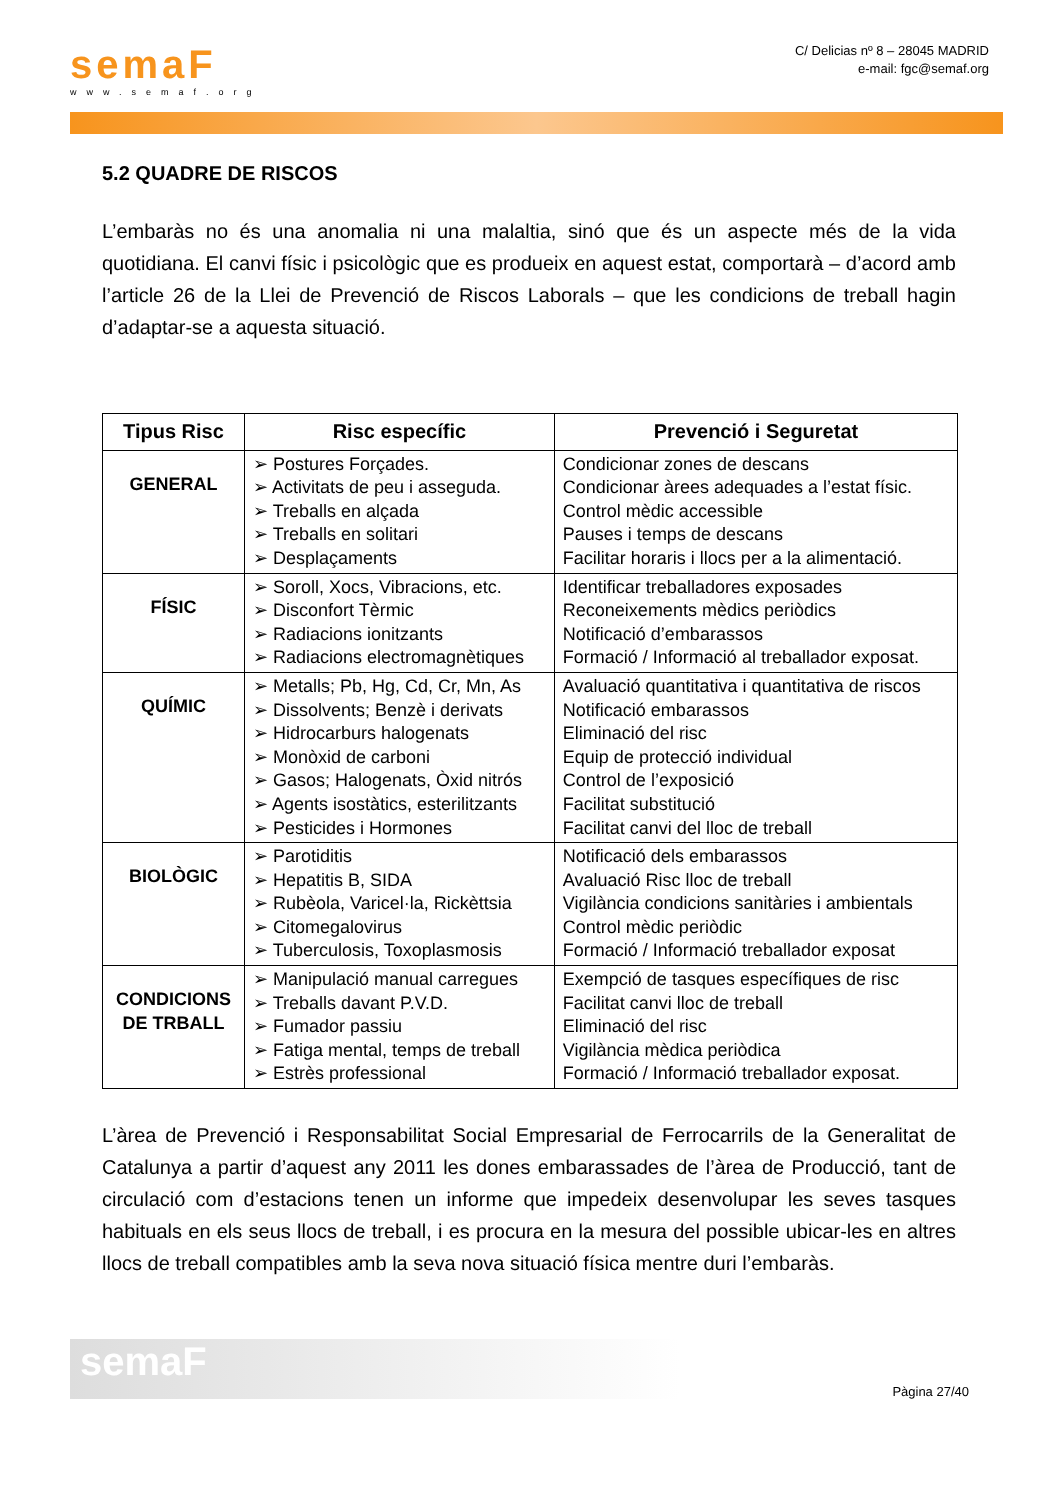semaF
www.semaf.org
C/ Delicias nº 8 – 28045 MADRID
e-mail: fgc@semaf.org
5.2 QUADRE DE RISCOS
L’embaràs no és una anomalia ni una malaltia, sinó que és un aspecte més de la vida quotidiana. El canvi físic i psicològic que es produeix en aquest estat, comportarà – d’acord amb l’article 26 de la Llei de Prevenció de Riscos Laborals – que les condicions de treball hagin d’adaptar-se a aquesta situació.
| Tipus Risc | Risc específic | Prevenció i Seguretat |
| --- | --- | --- |
| GENERAL | ➢ Postures Forçades. ➢ Activitats de peu i asseguda. ➢ Treballs en alçada ➢ Treballs en solitari ➢ Desplaçaments | Condicionar zones de descans Condicionar àrees adequades a l’estat físic. Control mèdic accessible Pauses i temps de descans Facilitar horaris i llocs per a la alimentació. |
| FÍSIC | ➢ Soroll, Xocs, Vibracions, etc. ➢ Disconfort Tèrmic ➢ Radiacions ionitzants ➢ Radiacions electromagnètiques | Identificar treballadores exposades Reconeixements mèdics periòdics Notificació d’embarassos Formació / Informació al treballador exposat. |
| QUÍMIC | ➢ Metalls; Pb, Hg, Cd, Cr, Mn, As ➢ Dissolvents; Benzè i derivats ➢ Hidrocarburs halogenats ➢ Monòxid de carboni ➢ Gasos; Halogenats, Òxid nitrós ➢ Agents isostàtics, esterilitzants ➢ Pesticides i Hormones | Avaluació quantitativa i quantitativa de riscos Notificació embarassos Eliminació del risc Equip de protecció individual Control de l’exposició Facilitat substitució Facilitat canvi del lloc de treball |
| BIOLÒGIC | ➢ Parotiditis ➢ Hepatitis B, SIDA ➢ Rubèola, Varicel·la, Rickèttsia ➢ Citomegalovirus ➢ Tuberculosis, Toxoplasmosis | Notificació dels embarassos Avaluació Risc lloc de treball Vigilància condicions sanitàries i ambientals Control mèdic periòdic Formació / Informació treballador exposat |
| CONDICIONS DE TRBALL | ➢ Manipulació manual carregues ➢ Treballs davant P.V.D. ➢ Fumador passiu ➢ Fatiga mental, temps de treball ➢ Estrès professional | Exempció de tasques específiques de risc Facilitat canvi lloc de treball Eliminació del risc Vigilància mèdica periòdica Formació / Informació treballador exposat. |
L’àrea de Prevenció i Responsabilitat Social Empresarial de Ferrocarrils de la Generalitat de Catalunya a partir d’aquest any 2011 les dones embarassades de l’àrea de Producció, tant de circulació com d’estacions tenen un informe que impedeix desenvolupar les seves tasques habituals en els seus llocs de treball, i es procura en la mesura del possible ubicar-les en altres llocs de treball compatibles amb la seva nova situació física mentre duri l’embaràs.
semaF
Pàgina 27/40